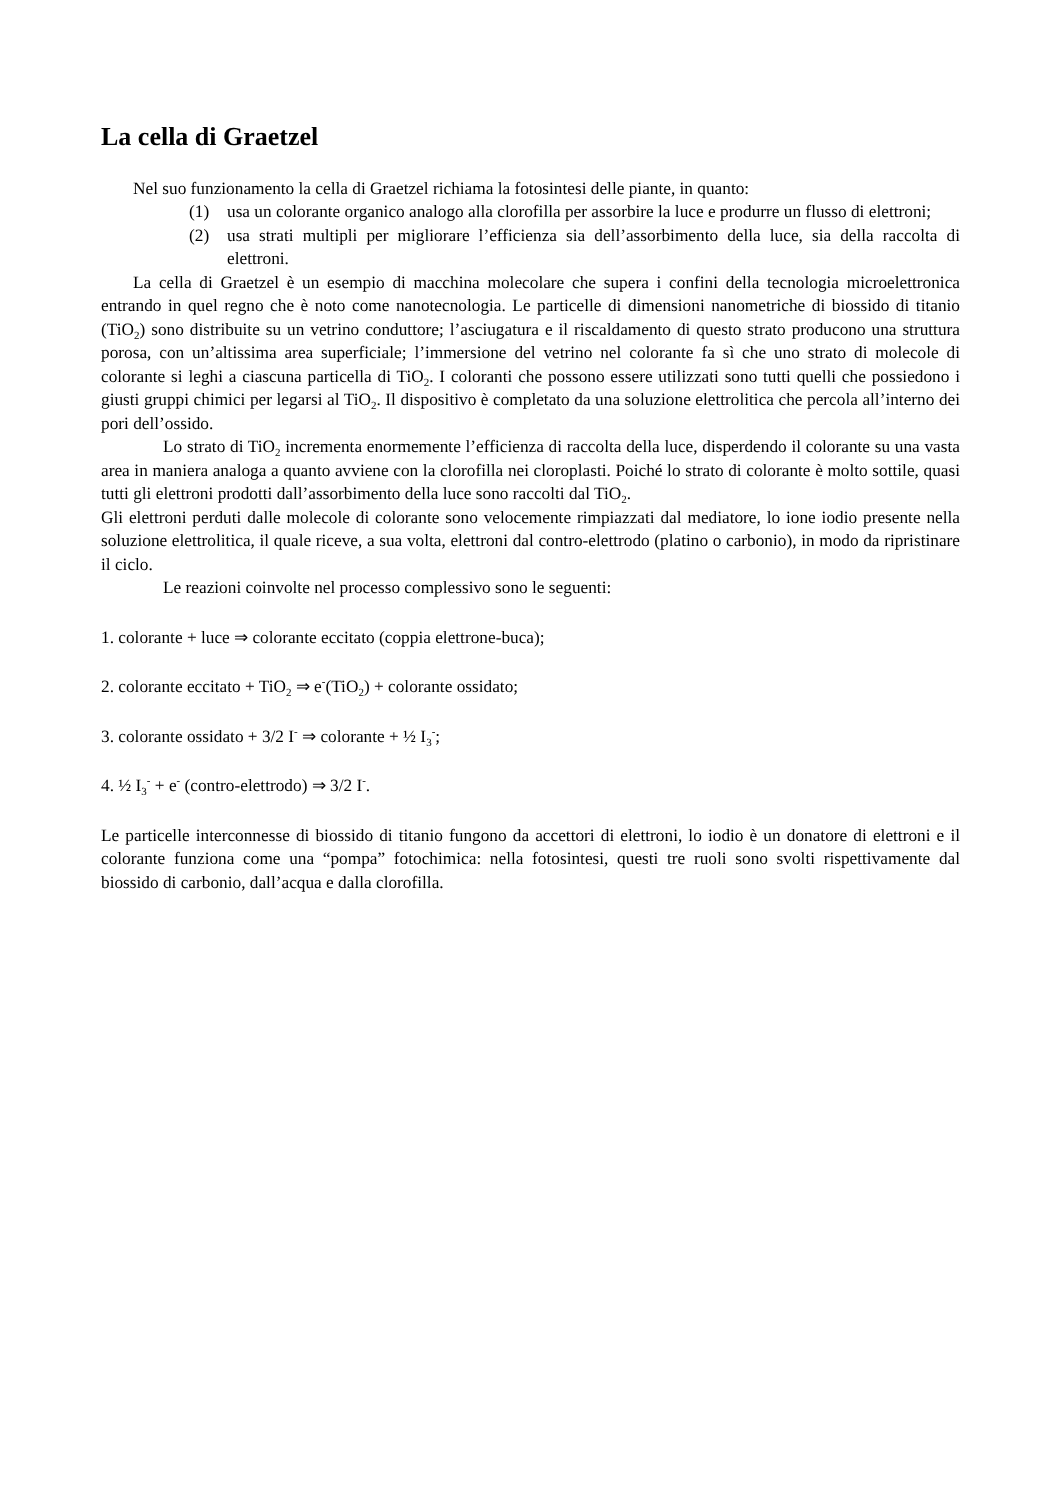La cella di Graetzel
Nel suo funzionamento la cella di Graetzel richiama la fotosintesi delle piante, in quanto:
(1) usa un colorante organico analogo alla clorofilla per assorbire la luce e produrre un flusso di elettroni;
(2) usa strati multipli per migliorare l’efficienza sia dell’assorbimento della luce, sia della raccolta di elettroni.
La cella di Graetzel è un esempio di macchina molecolare che supera i confini della tecnologia microelettronica entrando in quel regno che è noto come nanotecnologia. Le particelle di dimensioni nanometriche di biossido di titanio (TiO<sub>2</sub>) sono distribuite su un vetrino conduttore; l’asciugatura e il riscaldamento di questo strato producono una struttura porosa, con un’altissima area superficiale; l’immersione del vetrino nel colorante fa sì che uno strato di molecole di colorante si leghi a ciascuna particella di TiO<sub>2</sub>. I coloranti che possono essere utilizzati sono tutti quelli che possiedono i giusti gruppi chimici per legarsi al TiO<sub>2</sub>. Il dispositivo è completato da una soluzione elettrolitica che percola all’interno dei pori dell’ossido.
Lo strato di TiO<sub>2</sub> incrementa enormemente l’efficienza di raccolta della luce, disperdendo il colorante su una vasta area in maniera analoga a quanto avviene con la clorofilla nei cloroplasti. Poiché lo strato di colorante è molto sottile, quasi tutti gli elettroni prodotti dall’assorbimento della luce sono raccolti dal TiO<sub>2</sub>.
Gli elettroni perduti dalle molecole di colorante sono velocemente rimpiazzati dal mediatore, lo ione iodio presente nella soluzione elettrolitica, il quale riceve, a sua volta, elettroni dal contro-elettrodo (platino o carbonio), in modo da ripristinare il ciclo.
Le reazioni coinvolte nel processo complessivo sono le seguenti:
1. colorante + luce ⇒ colorante eccitato (coppia elettrone-buca);
2. colorante eccitato + TiO<sub>2</sub> ⇒ e<sup>-</sup>(TiO<sub>2</sub>) + colorante ossidato;
3. colorante ossidato + 3/2 I<sup>-</sup> ⇒ colorante + ½ I<sub>3</sub><sup>-</sup>;
4. ½ I<sub>3</sub><sup>-</sup> + e<sup>-</sup> (contro-elettrodo) ⇒ 3/2 I<sup>-</sup>.
Le particelle interconnesse di biossido di titanio fungono da accettori di elettroni, lo iodio è un donatore di elettroni e il colorante funziona come una “pompa” fotochimica: nella fotosintesi, questi tre ruoli sono svolti rispettivamente dal biossido di carbonio, dall’acqua e dalla clorofilla.